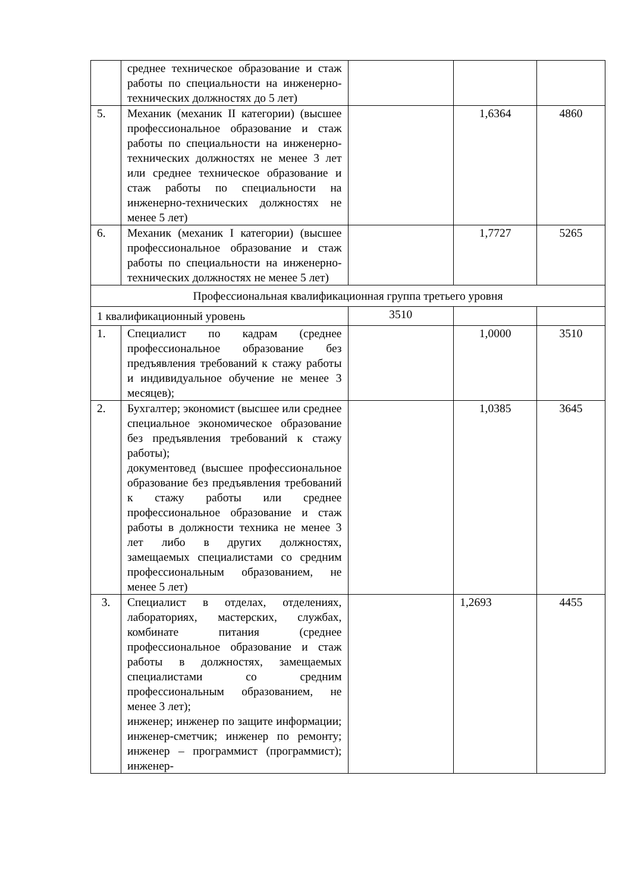| | среднее техническое образование и стаж работы по специальности на инженерно-технических должностях до 5 лет) | | | |
| 5. | Механик (механик II категории) (высшее профессиональное образование и стаж работы по специальности на инженерно-технических должностях не менее 3 лет или среднее техническое образование и стаж работы по специальности на инженерно-технических должностях не менее 5 лет) | | 1,6364 | 4860 |
| 6. | Механик (механик I категории) (высшее профессиональное образование и стаж работы по специальности на инженерно-технических должностях не менее 5 лет) | | 1,7727 | 5265 |
| Профессиональная квалификационная группа третьего уровня | | | | |
| 1 квалификационный уровень | | 3510 | | |
| 1. | Специалист по кадрам (среднее профессиональное образование без предъявления требований к стажу работы и индивидуальное обучение не менее 3 месяцев); | | 1,0000 | 3510 |
| 2. | Бухгалтер; экономист (высшее или среднее специальное экономическое образование без предъявления требований к стажу работы); документовед (высшее профессиональное образование без предъявления требований к стажу работы или среднее профессиональное образование и стаж работы в должности техника не менее 3 лет либо в других должностях, замещаемых специалистами со средним профессиональным образованием, не менее 5 лет) | | 1,0385 | 3645 |
| 3. | Специалист в отделах, отделениях, лабораториях, мастерских, службах, комбинате питания (среднее профессиональное образование и стаж работы в должностях, замещаемых специалистами со средним профессиональным образованием, не менее 3 лет); инженер; инженер по защите информации; инженер-сметчик; инженер по ремонту; инженер – программист (программист); инженер- | | 1,2693 | 4455 |